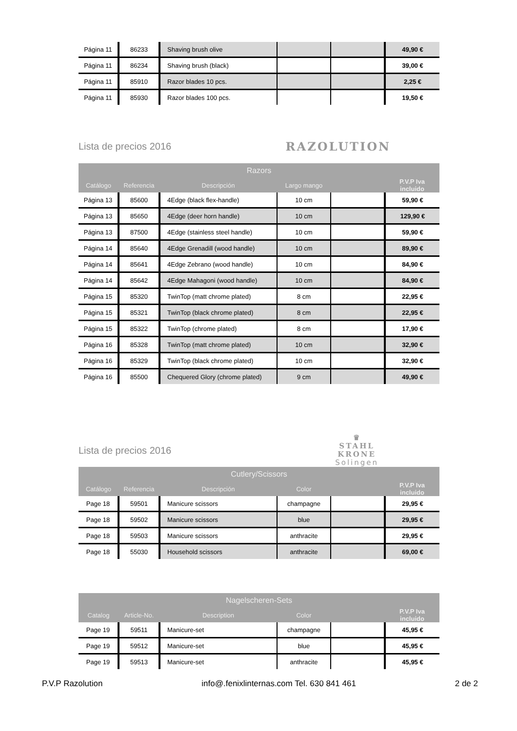| Página 11 | 86233 | Shaving brush olive | | | 49,90 € |
| Página 11 | 86234 | Shaving brush (black) | | | 39,00 € |
| Página 11 | 85910 | Razor blades 10 pcs. | | | 2,25 € |
| Página 11 | 85930 | Razor blades 100 pcs. | | | 19,50 € |
Lista de precios 2016
RAZOLUTION
| Razors | | | | | |
| --- | --- | --- | --- | --- | --- |
| Catálogo | Referencia | Descripción | Largo mango | | P.V.P Iva incluido |
| Página 13 | 85600 | 4Edge (black flex-handle) | 10 cm | | 59,90 € |
| Página 13 | 85650 | 4Edge (deer horn handle) | 10 cm | | 129,90 € |
| Página 13 | 87500 | 4Edge (stainless steel handle) | 10 cm | | 59,90 € |
| Página 14 | 85640 | 4Edge Grenadill (wood handle) | 10 cm | | 89,90 € |
| Página 14 | 85641 | 4Edge Zebrano (wood handle) | 10 cm | | 84,90 € |
| Página 14 | 85642 | 4Edge Mahagoni (wood handle) | 10 cm | | 84,90 € |
| Página 15 | 85320 | TwinTop (matt chrome plated) | 8 cm | | 22,95 € |
| Página 15 | 85321 | TwinTop (black chrome plated) | 8 cm | | 22,95 € |
| Página 15 | 85322 | TwinTop (chrome plated) | 8 cm | | 17,90 € |
| Página 16 | 85328 | TwinTop (matt chrome plated) | 10 cm | | 32,90 € |
| Página 16 | 85329 | TwinTop (black chrome plated) | 10 cm | | 32,90 € |
| Página 16 | 85500 | Chequered Glory (chrome plated) | 9 cm | | 49,90 € |
Lista de precios 2016
♛
STAHL
KRONE
Solingen
| Cutlery/Scissors | | | | | |
| --- | --- | --- | --- | --- | --- |
| Catálogo | Referencia | Descripción | Color | | P.V.P Iva incluido |
| Page 18 | 59501 | Manicure scissors | champagne | | 29,95 € |
| Page 18 | 59502 | Manicure scissors | blue | | 29,95 € |
| Page 18 | 59503 | Manicure scissors | anthracite | | 29,95 € |
| Page 18 | 55030 | Household scissors | anthracite | | 69,00 € |
| Nagelscheren-Sets | | | | | |
| --- | --- | --- | --- | --- | --- |
| Catalog | Article-No. | Description | Color | | P.V.P Iva incluido |
| Page 19 | 59511 | Manicure-set | champagne | | 45,95 € |
| Page 19 | 59512 | Manicure-set | blue | | 45,95 € |
| Page 19 | 59513 | Manicure-set | anthracite | | 45,95 € |
P.V.P Razolution info@.fenixlinternas.com Tel. 630 841 461 2 de 2